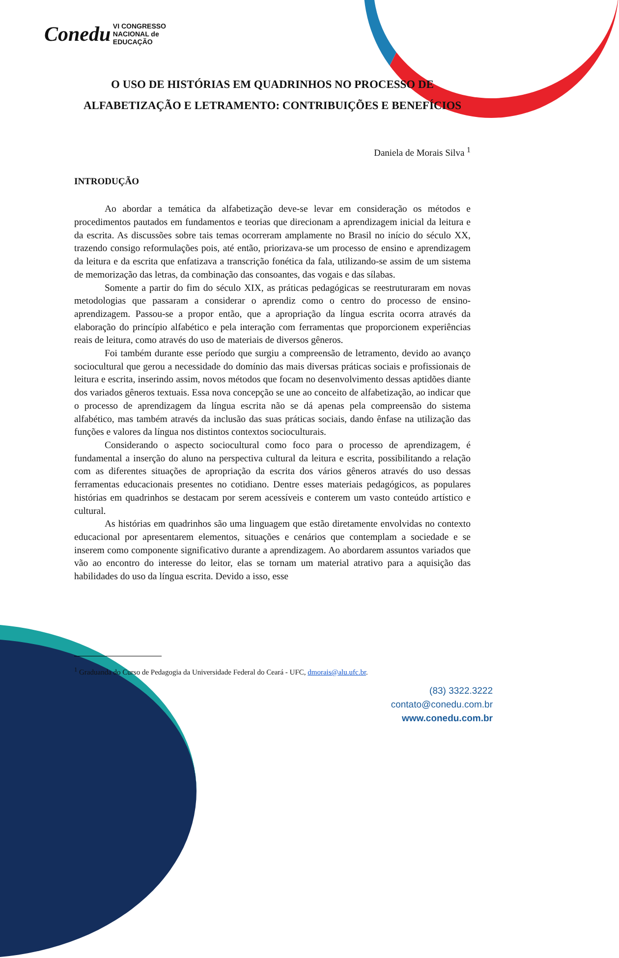Conedu VI CONGRESSO
NACIONAL de
EDUCAÇÃO
O USO DE HISTÓRIAS EM QUADRINHOS NO PROCESSO DE ALFABETIZAÇÃO E LETRAMENTO: CONTRIBUIÇÕES E BENEFÍCIOS
Daniela de Morais Silva <sup>1</sup>
INTRODUÇÃO
Ao abordar a temática da alfabetização deve-se levar em consideração os métodos e procedimentos pautados em fundamentos e teorias que direcionam a aprendizagem inicial da leitura e da escrita. As discussões sobre tais temas ocorreram amplamente no Brasil no início do século XX, trazendo consigo reformulações pois, até então, priorizava-se um processo de ensino e aprendizagem da leitura e da escrita que enfatizava a transcrição fonética da fala, utilizando-se assim de um sistema de memorização das letras, da combinação das consoantes, das vogais e das sílabas.
Somente a partir do fim do século XIX, as práticas pedagógicas se reestruturaram em novas metodologias que passaram a considerar o aprendiz como o centro do processo de ensino-aprendizagem. Passou-se a propor então, que a apropriação da língua escrita ocorra através da elaboração do princípio alfabético e pela interação com ferramentas que proporcionem experiências reais de leitura, como através do uso de materiais de diversos gêneros.
Foi também durante esse período que surgiu a compreensão de letramento, devido ao avanço sociocultural que gerou a necessidade do domínio das mais diversas práticas sociais e profissionais de leitura e escrita, inserindo assim, novos métodos que focam no desenvolvimento dessas aptidões diante dos variados gêneros textuais. Essa nova concepção se une ao conceito de alfabetização, ao indicar que o processo de aprendizagem da língua escrita não se dá apenas pela compreensão do sistema alfabético, mas também através da inclusão das suas práticas sociais, dando ênfase na utilização das funções e valores da língua nos distintos contextos socioculturais.
Considerando o aspecto sociocultural como foco para o processo de aprendizagem, é fundamental a inserção do aluno na perspectiva cultural da leitura e escrita, possibilitando a relação com as diferentes situações de apropriação da escrita dos vários gêneros através do uso dessas ferramentas educacionais presentes no cotidiano. Dentre esses materiais pedagógicos, as populares histórias em quadrinhos se destacam por serem acessíveis e conterem um vasto conteúdo artístico e cultural.
As histórias em quadrinhos são uma linguagem que estão diretamente envolvidas no contexto educacional por apresentarem elementos, situações e cenários que contemplam a sociedade e se inserem como componente significativo durante a aprendizagem. Ao abordarem assuntos variados que vão ao encontro do interesse do leitor, elas se tornam um material atrativo para a aquisição das habilidades do uso da língua escrita. Devido a isso, esse
<sup>1</sup> Graduanda do Curso de Pedagogia da Universidade Federal do Ceará - UFC, dmorais@alu.ufc.br.
(83) 3322.3222
contato@conedu.com.br
www.conedu.com.br